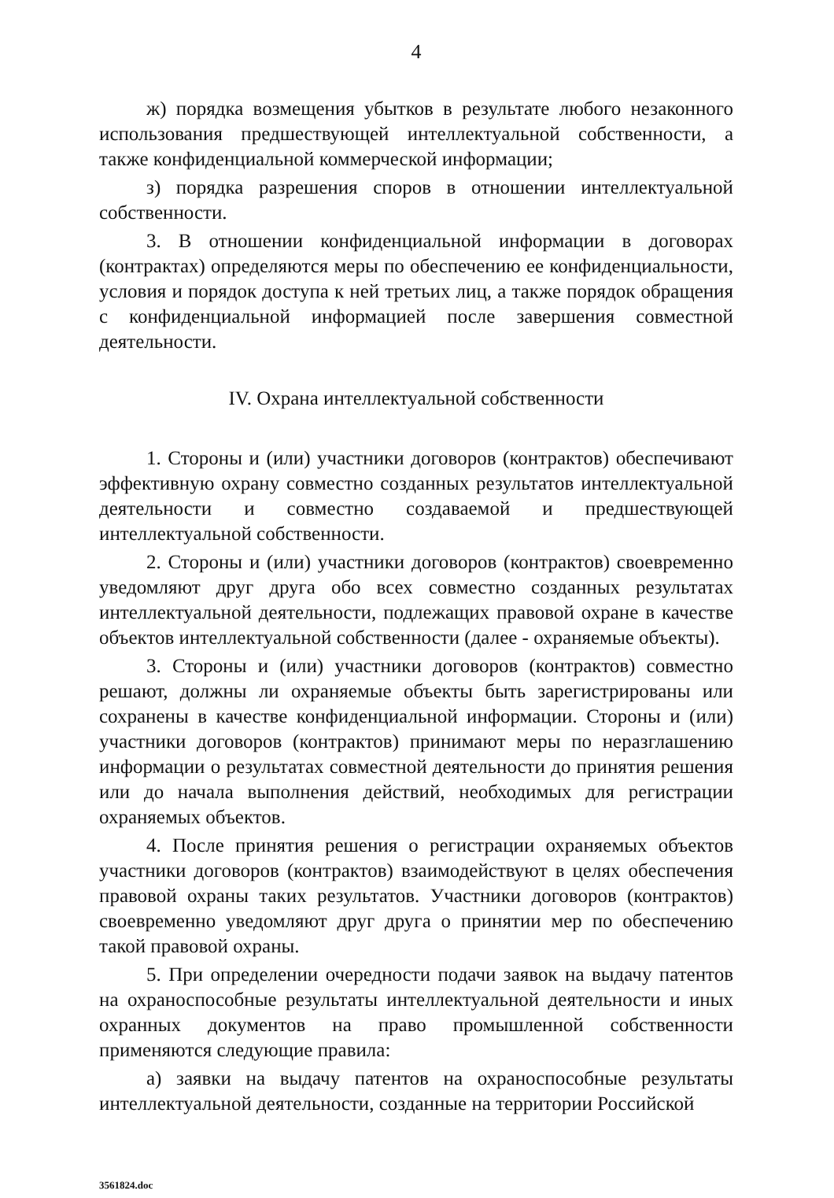4
ж) порядка возмещения убытков в результате любого незаконного использования предшествующей интеллектуальной собственности, а также конфиденциальной коммерческой информации;
з) порядка разрешения споров в отношении интеллектуальной собственности.
3. В отношении конфиденциальной информации в договорах (контрактах) определяются меры по обеспечению ее конфиденциальности, условия и порядок доступа к ней третьих лиц, а также порядок обращения с конфиденциальной информацией после завершения совместной деятельности.
IV. Охрана интеллектуальной собственности
1. Стороны и (или) участники договоров (контрактов) обеспечивают эффективную охрану совместно созданных результатов интеллектуальной деятельности и совместно создаваемой и предшествующей интеллектуальной собственности.
2. Стороны и (или) участники договоров (контрактов) своевременно уведомляют друг друга обо всех совместно созданных результатах интеллектуальной деятельности, подлежащих правовой охране в качестве объектов интеллектуальной собственности (далее - охраняемые объекты).
3. Стороны и (или) участники договоров (контрактов) совместно решают, должны ли охраняемые объекты быть зарегистрированы или сохранены в качестве конфиденциальной информации. Стороны и (или) участники договоров (контрактов) принимают меры по неразглашению информации о результатах совместной деятельности до принятия решения или до начала выполнения действий, необходимых для регистрации охраняемых объектов.
4. После принятия решения о регистрации охраняемых объектов участники договоров (контрактов) взаимодействуют в целях обеспечения правовой охраны таких результатов. Участники договоров (контрактов) своевременно уведомляют друг друга о принятии мер по обеспечению такой правовой охраны.
5. При определении очередности подачи заявок на выдачу патентов на охраноспособные результаты интеллектуальной деятельности и иных охранных документов на право промышленной собственности применяются следующие правила:
а) заявки на выдачу патентов на охраноспособные результаты интеллектуальной деятельности, созданные на территории Российской
3561824.doc